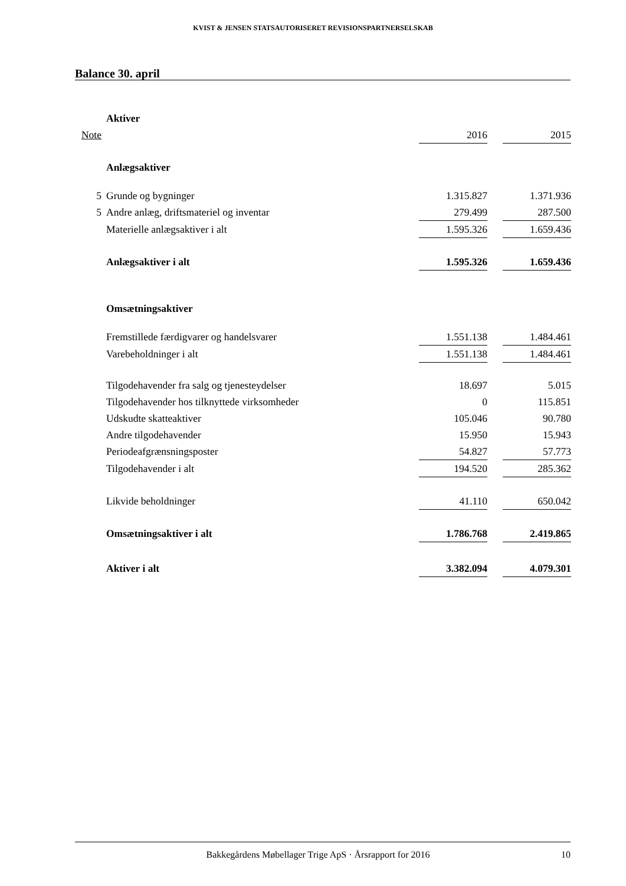KVIST & JENSEN STATSAUTORISERET REVISIONSPARTNERSELSKAB
Balance 30. april
| | Aktiver | | | |
| Note | | 2016 | | 2015 |
| | Anlægsaktiver | | | |
| 5 | Grunde og bygninger | 1.315.827 | | 1.371.936 |
| 5 | Andre anlæg, driftsmateriel og inventar | 279.499 | | 287.500 |
| | Materielle anlægsaktiver i alt | 1.595.326 | | 1.659.436 |
| | Anlægsaktiver i alt | 1.595.326 | | 1.659.436 |
| | Omsætningsaktiver | | | |
| | Fremstillede færdigvarer og handelsvarer | 1.551.138 | | 1.484.461 |
| | Varebeholdninger i alt | 1.551.138 | | 1.484.461 |
| | Tilgodehavender fra salg og tjenesteydelser | 18.697 | | 5.015 |
| | Tilgodehavender hos tilknyttede virksomheder | 0 | | 115.851 |
| | Udskudte skatteaktiver | 105.046 | | 90.780 |
| | Andre tilgodehavender | 15.950 | | 15.943 |
| | Periodeafgrænsningsposter | 54.827 | | 57.773 |
| | Tilgodehavender i alt | 194.520 | | 285.362 |
| | Likvide beholdninger | 41.110 | | 650.042 |
| | Omsætningsaktiver i alt | 1.786.768 | | 2.419.865 |
| | Aktiver i alt | 3.382.094 | | 4.079.301 |
Bakkegårdens Møbellager Trige ApS · Årsrapport for 2016 10